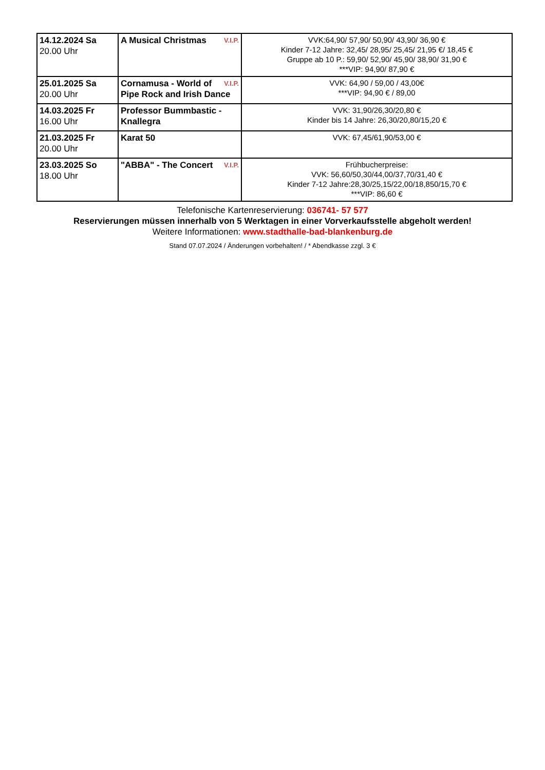| 14.12.2024 Sa 20.00 Uhr | V.I.P. A Musical Christmas | VVK:64,90/ 57,90/ 50,90/ 43,90/ 36,90 € Kinder 7-12 Jahre: 32,45/ 28,95/ 25,45/ 21,95 €/ 18,45 € Gruppe ab 10 P.: 59,90/ 52,90/ 45,90/ 38,90/ 31,90 € ***VIP: 94,90/ 87,90 € |
| 25.01.2025 Sa 20.00 Uhr | V.I.P. Cornamusa - World of Pipe Rock and Irish Dance | VVK: 64,90 / 59,00 / 43,00€ ***VIP: 94,90 € / 89,00 |
| 14.03.2025 Fr 16.00 Uhr | Professor Bummbastic - Knallegra | VVK: 31,90/26,30/20,80 € Kinder bis 14 Jahre: 26,30/20,80/15,20 € |
| 21.03.2025 Fr 20.00 Uhr | Karat 50 | VVK: 67,45/61,90/53,00 € |
| 23.03.2025 So 18.00 Uhr | V.I.P. "ABBA" - The Concert | Frühbucherpreise: VVK: 56,60/50,30/44,00/37,70/31,40 € Kinder 7-12 Jahre:28,30/25,15/22,00/18,850/15,70 € ***VIP: 86,60 € |
Telefonische Kartenreservierung: 036741- 57 577
Reservierungen müssen innerhalb von 5 Werktagen in einer Vorverkaufsstelle abgeholt werden!
Weitere Informationen: www.stadthalle-bad-blankenburg.de
Stand 07.07.2024 / Änderungen vorbehalten! / * Abendkasse zzgl. 3 €